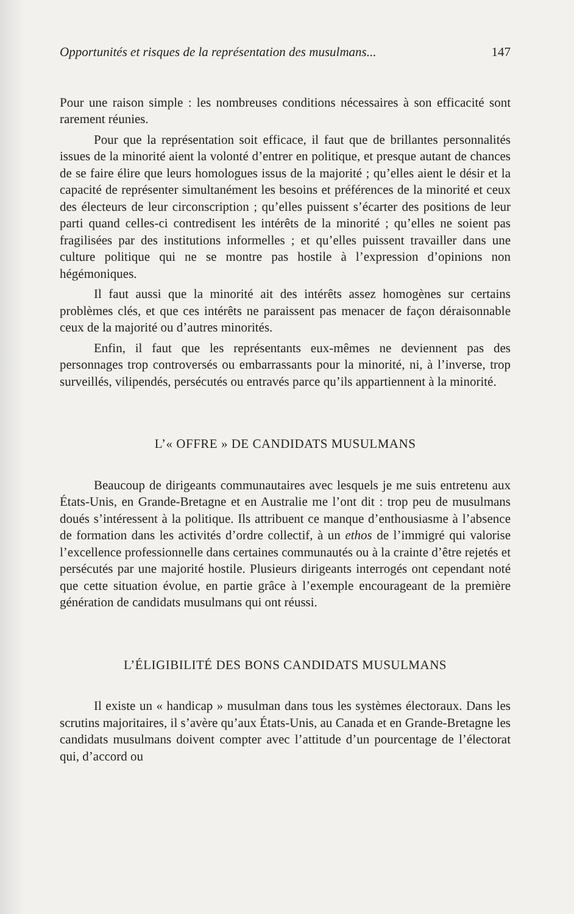Opportunités et risques de la représentation des musulmans... 147
Pour une raison simple : les nombreuses conditions nécessaires à son efficacité sont rarement réunies.
Pour que la représentation soit efficace, il faut que de brillantes personnalités issues de la minorité aient la volonté d’entrer en politique, et presque autant de chances de se faire élire que leurs homologues issus de la majorité ; qu’elles aient le désir et la capacité de représenter simultanément les besoins et préférences de la minorité et ceux des électeurs de leur circonscription ; qu’elles puissent s’écarter des positions de leur parti quand celles-ci contredisent les intérêts de la minorité ; qu’elles ne soient pas fragilisées par des institutions informelles ; et qu’elles puissent travailler dans une culture politique qui ne se montre pas hostile à l’expression d’opinions non hégémoniques.
Il faut aussi que la minorité ait des intérêts assez homogènes sur certains problèmes clés, et que ces intérêts ne paraissent pas menacer de façon déraisonnable ceux de la majorité ou d’autres minorités.
Enfin, il faut que les représentants eux-mêmes ne deviennent pas des personnages trop controversés ou embarrassants pour la minorité, ni, à l’inverse, trop surveillés, vilipendés, persécutés ou entravés parce qu’ils appartiennent à la minorité.
L’« OFFRE » DE CANDIDATS MUSULMANS
Beaucoup de dirigeants communautaires avec lesquels je me suis entretenu aux États-Unis, en Grande-Bretagne et en Australie me l’ont dit : trop peu de musulmans doués s’intéressent à la politique. Ils attribuent ce manque d’enthousiasme à l’absence de formation dans les activités d’ordre collectif, à un ethos de l’immigré qui valorise l’excellence professionnelle dans certaines communautés ou à la crainte d’être rejetés et persécutés par une majorité hostile. Plusieurs dirigeants interrogés ont cependant noté que cette situation évolue, en partie grâce à l’exemple encourageant de la première génération de candidats musulmans qui ont réussi.
L’ÉLIGIBILITÉ DES BONS CANDIDATS MUSULMANS
Il existe un « handicap » musulman dans tous les systèmes électoraux. Dans les scrutins majoritaires, il s’avère qu’aux États-Unis, au Canada et en Grande-Bretagne les candidats musulmans doivent compter avec l’attitude d’un pourcentage de l’électorat qui, d’accord ou